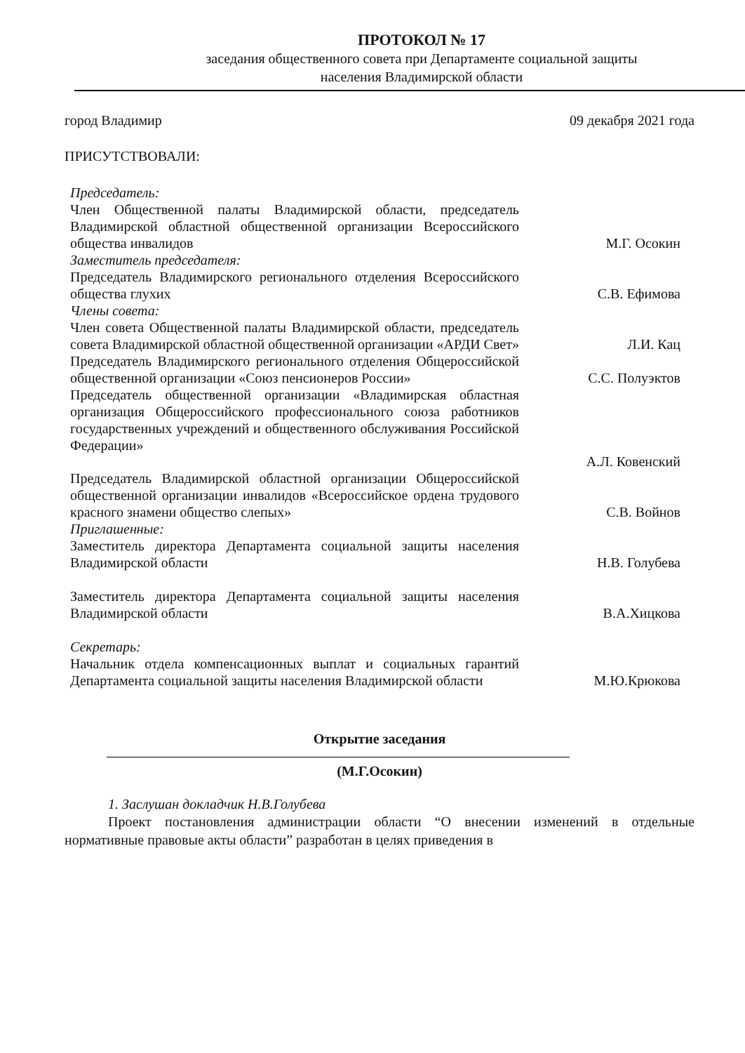ПРОТОКОЛ № 17
заседания общественного совета при Департаменте социальной защиты
населения Владимирской области
город Владимир 09 декабря 2021 года
ПРИСУТСТВОВАЛИ:
Председатель:
Член Общественной палаты Владимирской области, председатель Владимирской областной общественной организации Всероссийского общества инвалидов
М.Г. Осокин
Заместитель председателя:
Председатель Владимирского регионального отделения Всероссийского общества глухих
С.В. Ефимова
Члены совета:
Член совета Общественной палаты Владимирской области, председатель совета Владимирской областной общественной организации «АРДИ Свет»
Л.И. Кац
Председатель Владимирского регионального отделения Общероссийской общественной организации «Союз пенсионеров России»
С.С. Полуэктов
Председатель общественной организации «Владимирская областная организация Общероссийского профессионального союза работников государственных учреждений и общественного обслуживания Российской Федерации»
А.Л. Ковенский
Председатель Владимирской областной организации Общероссийской общественной организации инвалидов «Всероссийское ордена трудового красного знамени общество слепых»
С.В. Войнов
Приглашенные:
Заместитель директора Департамента социальной защиты населения Владимирской области
Н.В. Голубева
Заместитель директора Департамента социальной защиты населения Владимирской области
В.А.Хицкова
Секретарь:
Начальник отдела компенсационных выплат и социальных гарантий Департамента социальной защиты населения Владимирской области
М.Ю.Крюкова
Открытие заседания
(М.Г.Осокин)
1. Заслушан докладчик Н.В.Голубева
Проект постановления администрации области “О внесении изменений в отдельные нормативные правовые акты области” разработан в целях приведения в